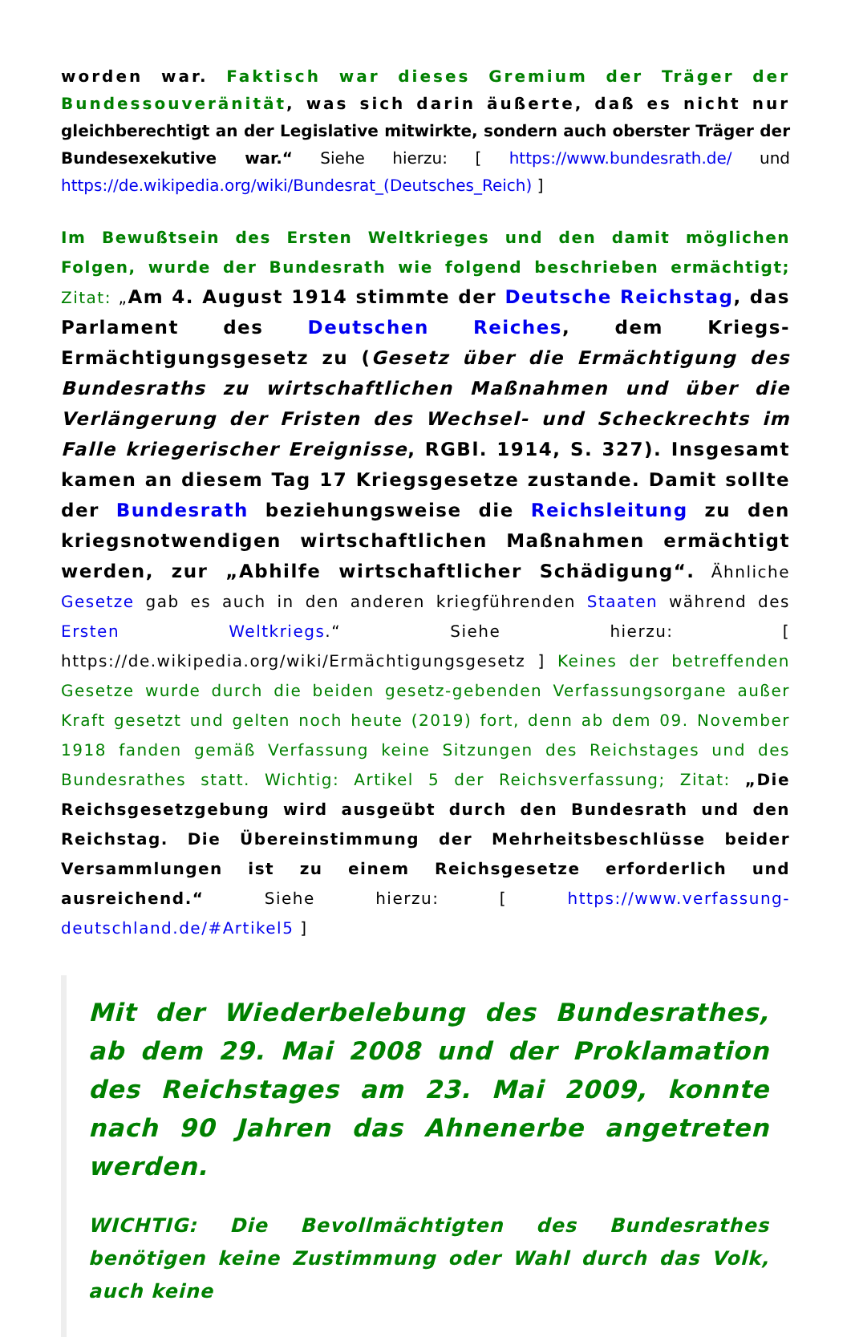worden war. Faktisch war dieses Gremium der Träger der Bundessouveränität, was sich darin äußerte, daß es nicht nur gleichberechtigt an der Legislative mitwirkte, sondern auch oberster Träger der Bundesexekutive war.“ Siehe hierzu: [ https://www.bundesrath.de/ und https://de.wikipedia.org/wiki/Bundesrat_(Deutsches_Reich) ]
Im Bewußtsein des Ersten Weltkrieges und den damit möglichen Folgen, wurde der Bundesrath wie folgend beschrieben ermächtigt; Zitat: „Am 4. August 1914 stimmte der Deutsche Reichstag, das Parlament des Deutschen Reiches, dem Kriegs-Ermächtigungsgesetz zu (Gesetz über die Ermächtigung des Bundesraths zu wirtschaftlichen Maßnahmen und über die Verlängerung der Fristen des Wechsel- und Scheckrechts im Falle kriegerischer Ereignisse, RGBl. 1914, S. 327). Insgesamt kamen an diesem Tag 17 Kriegsgesetze zustande. Damit sollte der Bundesrath beziehungsweise die Reichsleitung zu den kriegsnotwendigen wirtschaftlichen Maßnahmen ermächtigt werden, zur „Abhilfe wirtschaftlicher Schädigung“. Ähnliche Gesetze gab es auch in den anderen kriegführenden Staaten während des Ersten Weltkriegs.“ Siehe hierzu: [ https://de.wikipedia.org/wiki/Ermächtigungsgesetz ] Keines der betreffenden Gesetze wurde durch die beiden gesetz-gebenden Verfassungsorgane außer Kraft gesetzt und gelten noch heute (2019) fort, denn ab dem 09. November 1918 fanden gemäß Verfassung keine Sitzungen des Reichstages und des Bundesrathes statt. Wichtig: Artikel 5 der Reichsverfassung; Zitat: „Die Reichsgesetzgebung wird ausgeübt durch den Bundesrath und den Reichstag. Die Übereinstimmung der Mehrheitsbeschlüsse beider Versammlungen ist zu einem Reichsgesetze erforderlich und ausreichend.“ Siehe hierzu: [ https://www.verfassung-deutschland.de/#Artikel5 ]
Mit der Wiederbelebung des Bundesrathes, ab dem 29. Mai 2008 und der Proklamation des Reichstages am 23. Mai 2009, konnte nach 90 Jahren das Ahnenerbe angetreten werden.
WICHTIG: Die Bevollmächtigten des Bundesrathes benötigen keine Zustimmung oder Wahl durch das Volk, auch keine